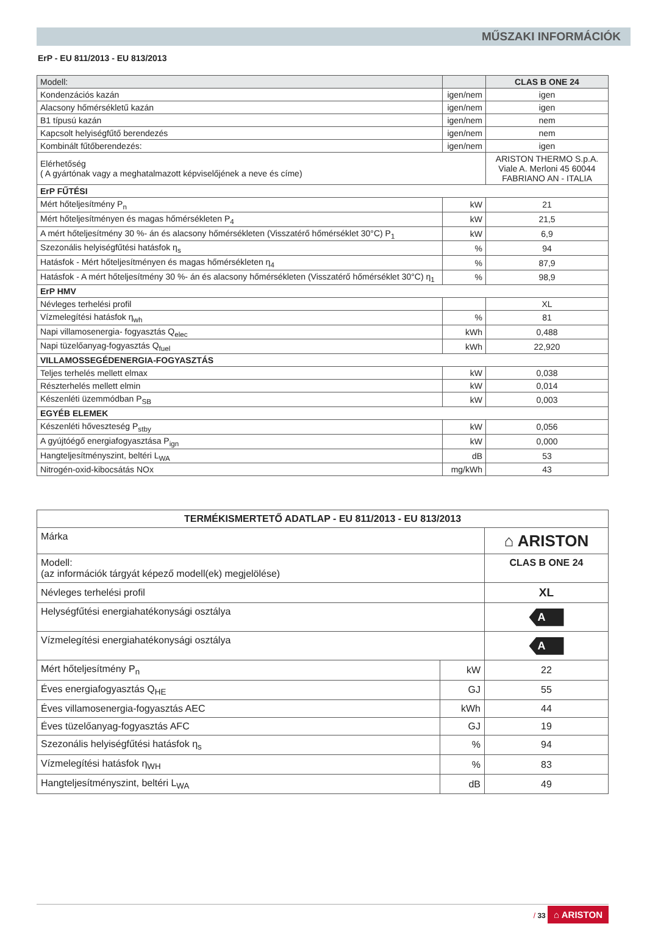MŰSZAKI INFORMÁCIÓK
ErP - EU 811/2013 - EU 813/2013
| Modell: | | CLAS B ONE 24 |
| Kondenzációs kazán | igen/nem | igen |
| Alacsony hőmérsékletű kazán | igen/nem | igen |
| B1 típusú kazán | igen/nem | nem |
| Kapcsolt helyiségfűtő berendezés | igen/nem | nem |
| Kombinált fűtőberendezés: | igen/nem | igen |
| Elérhetőség ( A gyártónak vagy a meghatalmazott képviselőjének a neve és címe) | | ARISTON THERMO S.p.A. Viale A. Merloni 45 60044 FABRIANO AN - ITALIA |
| ErP FŰTÉSI | | |
| Mért hőteljesítmény P<sub>n</sub> | kW | 21 |
| Mért hőteljesítményen és magas hőmérsékleten P<sub>4</sub> | kW | 21,5 |
| A mért hőteljesítmény 30 %- án és alacsony hőmérsékleten (Visszatérő hőmérséklet 30°C) P<sub>1</sub> | kW | 6,9 |
| Szezonális helyiségfűtési hatásfok η<sub>s</sub> | % | 94 |
| Hatásfok - Mért hőteljesítményen és magas hőmérsékleten η<sub>4</sub> | % | 87,9 |
| Hatásfok - A mért hőteljesítmény 30 %- án és alacsony hőmérsékleten (Visszatérő hőmérséklet 30°C) η<sub>1</sub> | % | 98,9 |
| ErP HMV | | |
| Névleges terhelési profil | | XL |
| Vízmelegítési hatásfok η<sub>wh</sub> | % | 81 |
| Napi villamosenergia- fogyasztás Q<sub>elec</sub> | kWh | 0,488 |
| Napi tüzelőanyag-fogyasztás Q<sub>fuel</sub> | kWh | 22,920 |
| VILLAMOSSEGÉDENERGIA-FOGYASZTÁS | | |
| Teljes terhelés mellett elmax | kW | 0,038 |
| Részterhelés mellett elmin | kW | 0,014 |
| Készenléti üzemmódban P<sub>SB</sub> | kW | 0,003 |
| EGYÉB ELEMEK | | |
| Készenléti hőveszteség P<sub>stby</sub> | kW | 0,056 |
| A gyújtóégő energiafogyasztása P<sub>ign</sub> | kW | 0,000 |
| Hangteljesítményszint, beltéri L<sub>WA</sub> | dB | 53 |
| Nitrogén-oxid-kibocsátás NOx | mg/kWh | 43 |
| TERMÉKISMERTETŐ ADATLAP - EU 811/2013 - EU 813/2013 | | |
| Márka | | ⌂ ARISTON |
| Modell: (az információk tárgyát képező modell(ek) megjelölése) | | CLAS B ONE 24 |
| Névleges terhelési profil | | XL |
| Helységfűtési energiahatékonysági osztálya | | A |
| Vízmelegítési energiahatékonysági osztálya | | A |
| Mért hőteljesítmény P<sub>n</sub> | kW | 22 |
| Éves energiafogyasztás Q<sub>HE</sub> | GJ | 55 |
| Éves villamosenergia-fogyasztás AEC | kWh | 44 |
| Éves tüzelőanyag-fogyasztás AFC | GJ | 19 |
| Szezonális helyiségfűtési hatásfok η<sub>s</sub> | % | 94 |
| Vízmelegítési hatásfok η<sub>WH</sub> | % | 83 |
| Hangteljesítményszint, beltéri L<sub>WA</sub> | dB | 49 |
/ 33 ⌂ ARISTON